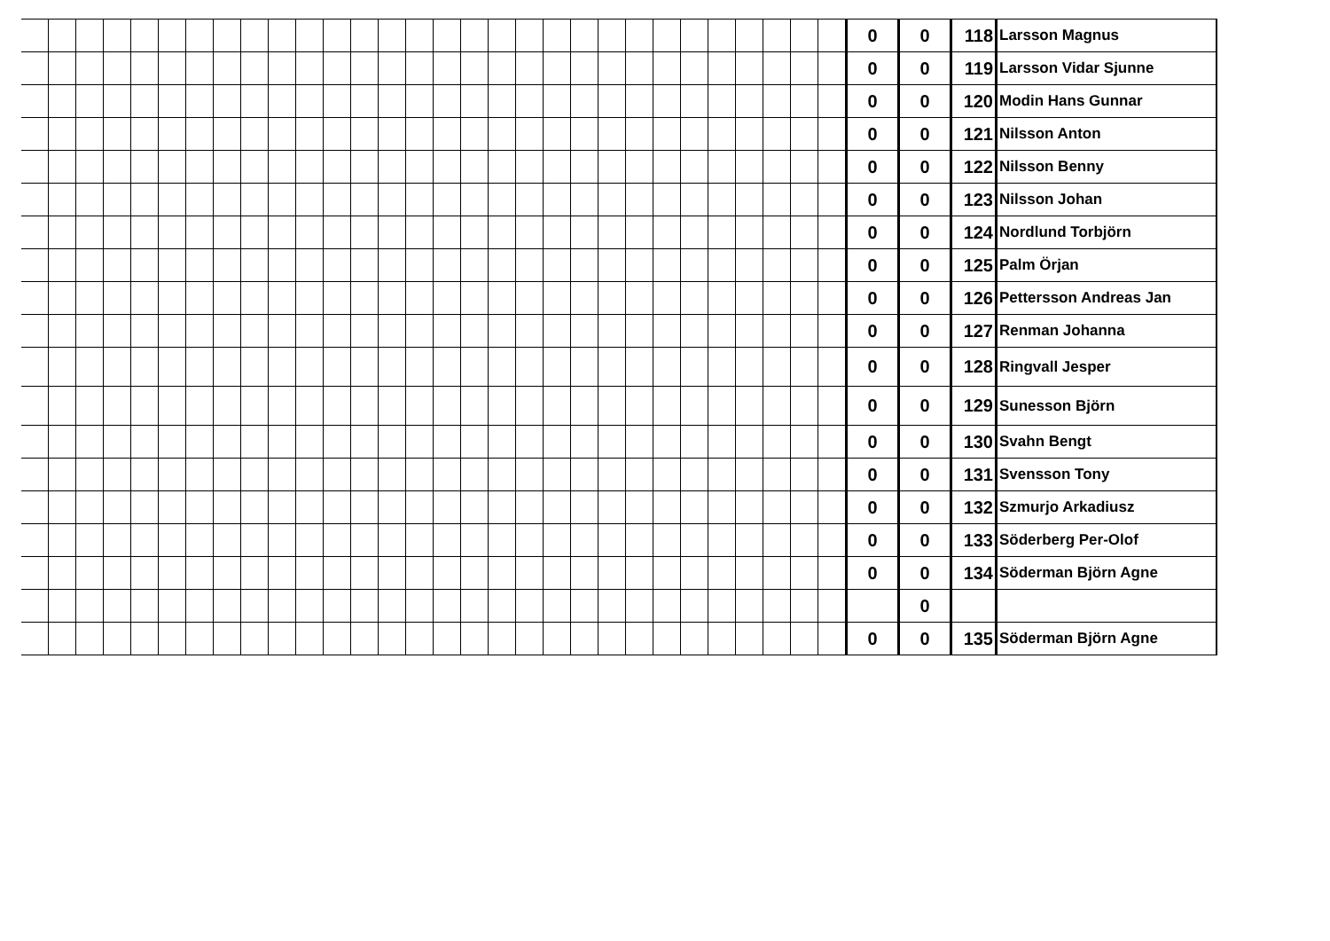| | | | | | | | | | | | | | | | | | | | | | | | | | | | | | | 0 | 0 | 118 | Larsson Magnus |
| | | | | | | | | | | | | | | | | | | | | | | | | | | | | | | 0 | 0 | 119 | Larsson Vidar Sjunne |
| | | | | | | | | | | | | | | | | | | | | | | | | | | | | | | 0 | 0 | 120 | Modin Hans Gunnar |
| | | | | | | | | | | | | | | | | | | | | | | | | | | | | | | 0 | 0 | 121 | Nilsson Anton |
| | | | | | | | | | | | | | | | | | | | | | | | | | | | | | | 0 | 0 | 122 | Nilsson Benny |
| | | | | | | | | | | | | | | | | | | | | | | | | | | | | | | 0 | 0 | 123 | Nilsson Johan |
| | | | | | | | | | | | | | | | | | | | | | | | | | | | | | | 0 | 0 | 124 | Nordlund Torbjörn |
| | | | | | | | | | | | | | | | | | | | | | | | | | | | | | | 0 | 0 | 125 | Palm Örjan |
| | | | | | | | | | | | | | | | | | | | | | | | | | | | | | | 0 | 0 | 126 | Pettersson Andreas Jan |
| | | | | | | | | | | | | | | | | | | | | | | | | | | | | | | 0 | 0 | 127 | Renman Johanna |
| | | | | | | | | | | | | | | | | | | | | | | | | | | | | | | 0 | 0 | 128 | Ringvall Jesper |
| | | | | | | | | | | | | | | | | | | | | | | | | | | | | | | 0 | 0 | 129 | Sunesson Björn |
| | | | | | | | | | | | | | | | | | | | | | | | | | | | | | | 0 | 0 | 130 | Svahn Bengt |
| | | | | | | | | | | | | | | | | | | | | | | | | | | | | | | 0 | 0 | 131 | Svensson Tony |
| | | | | | | | | | | | | | | | | | | | | | | | | | | | | | | 0 | 0 | 132 | Szmurjo Arkadiusz |
| | | | | | | | | | | | | | | | | | | | | | | | | | | | | | | 0 | 0 | 133 | Söderberg Per-Olof |
| | | | | | | | | | | | | | | | | | | | | | | | | | | | | | | 0 | 0 | 134 | Söderman Björn Agne |
| | | | | | | | | | | | | | | | | | | | | | | | | | | | | | | | 0 | | |
| | | | | | | | | | | | | | | | | | | | | | | | | | | | | | | 0 | 0 | 135 | Söderman Björn Agne |